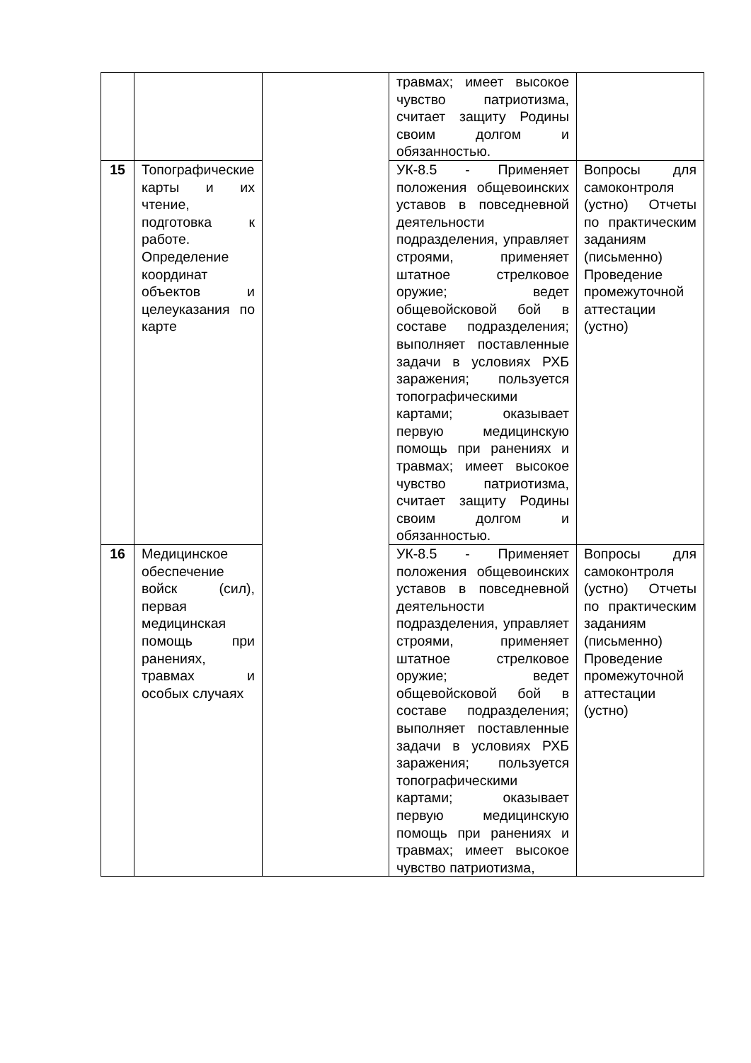| | | | травмах; имеет высокое чувство патриотизма, считает защиту Родины своим долгом и обязанностью. | |
| 15 | Топографические карты и их чтение, подготовка к работе. Определение координат объектов и целеуказания по карте | | УК-8.5 - Применяет положения общевоинских уставов в повседневной деятельности подразделения, управляет строями, применяет штатное стрелковое оружие; ведет общевойсковой бой в составе подразделения; выполняет поставленные задачи в условиях РХБ заражения; пользуется топографическими картами; оказывает первую медицинскую помощь при ранениях и травмах; имеет высокое чувство патриотизма, считает защиту Родины своим долгом и обязанностью. | Вопросы для самоконтроля (устно) Отчеты по практическим заданиям (письменно) Проведение промежуточной аттестации (устно) |
| 16 | Медицинское обеспечение войск (сил), первая медицинская помощь при ранениях, травмах и особых случаях | | УК-8.5 - Применяет положения общевоинских уставов в повседневной деятельности подразделения, управляет строями, применяет штатное стрелковое оружие; ведет общевойсковой бой в составе подразделения; выполняет поставленные задачи в условиях РХБ заражения; пользуется топографическими картами; оказывает первую медицинскую помощь при ранениях и травмах; имеет высокое чувство патриотизма, | Вопросы для самоконтроля (устно) Отчеты по практическим заданиям (письменно) Проведение промежуточной аттестации (устно) |